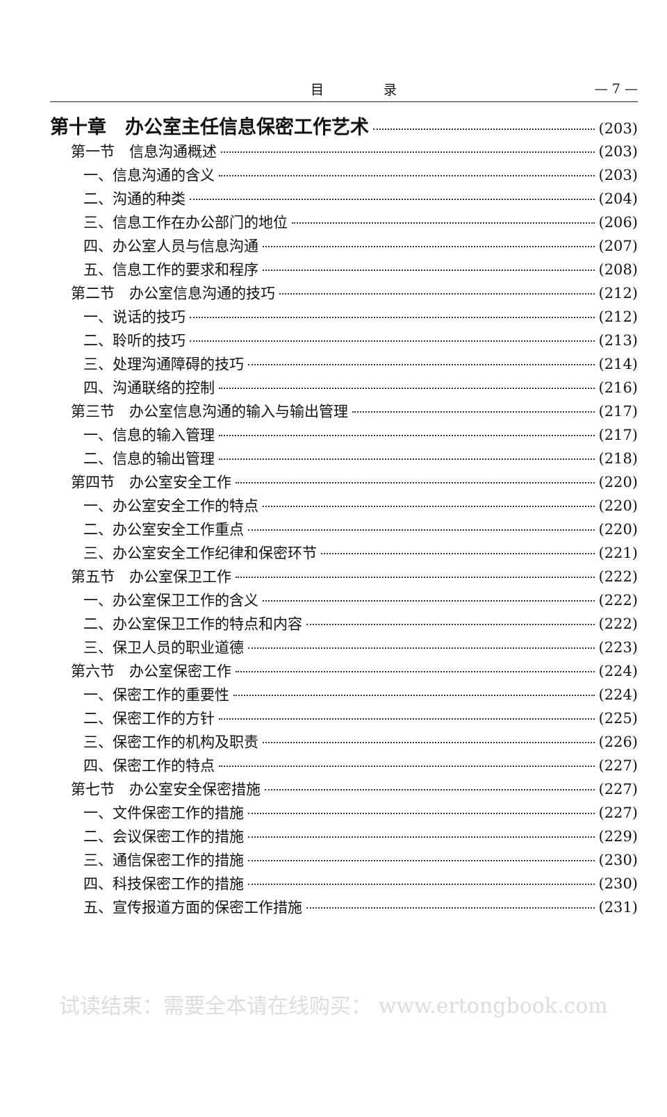目 录 — 7 —
第十章　办公室主任信息保密工作艺术 (203)
第一节　信息沟通概述 (203)
一、信息沟通的含义 (203)
二、沟通的种类 (204)
三、信息工作在办公部门的地位 (206)
四、办公室人员与信息沟通 (207)
五、信息工作的要求和程序 (208)
第二节　办公室信息沟通的技巧 (212)
一、说话的技巧 (212)
二、聆听的技巧 (213)
三、处理沟通障碍的技巧 (214)
四、沟通联络的控制 (216)
第三节　办公室信息沟通的输入与输出管理 (217)
一、信息的输入管理 (217)
二、信息的输出管理 (218)
第四节　办公室安全工作 (220)
一、办公室安全工作的特点 (220)
二、办公室安全工作重点 (220)
三、办公室安全工作纪律和保密环节 (221)
第五节　办公室保卫工作 (222)
一、办公室保卫工作的含义 (222)
二、办公室保卫工作的特点和内容 (222)
三、保卫人员的职业道德 (223)
第六节　办公室保密工作 (224)
一、保密工作的重要性 (224)
二、保密工作的方针 (225)
三、保密工作的机构及职责 (226)
四、保密工作的特点 (227)
第七节　办公室安全保密措施 (227)
一、文件保密工作的措施 (227)
二、会议保密工作的措施 (229)
三、通信保密工作的措施 (230)
四、科技保密工作的措施 (230)
五、宣传报道方面的保密工作措施 (231)
试读结束：需要全本请在线购买： www.ertongbook.com